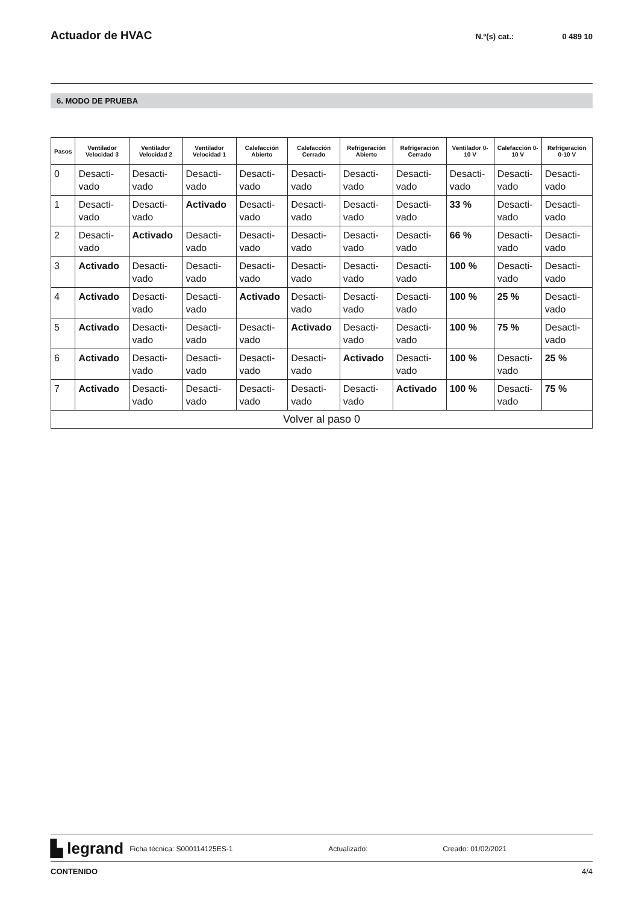Actuador de HVAC
N.º(s) cat.: 0 489 10
6. MODO DE PRUEBA
| Pasos | Ventilador Velocidad 3 | Ventilador Velocidad 2 | Ventilador Velocidad 1 | Calefacción Abierto | Calefacción Cerrado | Refrigeración Abierto | Refrigeración Cerrado | Ventilador 0-10 V | Calefacción 0-10 V | Refrigeración 0-10 V |
| --- | --- | --- | --- | --- | --- | --- | --- | --- | --- | --- |
| 0 | Desacti-vado | Desacti-vado | Desacti-vado | Desacti-vado | Desacti-vado | Desacti-vado | Desacti-vado | Desacti-vado | Desacti-vado | Desacti-vado |
| 1 | Desacti-vado | Desacti-vado | Activado | Desacti-vado | Desacti-vado | Desacti-vado | Desacti-vado | 33 % | Desacti-vado | Desacti-vado |
| 2 | Desacti-vado | Activado | Desacti-vado | Desacti-vado | Desacti-vado | Desacti-vado | Desacti-vado | 66 % | Desacti-vado | Desacti-vado |
| 3 | Activado | Desacti-vado | Desacti-vado | Desacti-vado | Desacti-vado | Desacti-vado | Desacti-vado | 100 % | Desacti-vado | Desacti-vado |
| 4 | Activado | Desacti-vado | Desacti-vado | Activado | Desacti-vado | Desacti-vado | Desacti-vado | 100 % | 25 % | Desacti-vado |
| 5 | Activado | Desacti-vado | Desacti-vado | Desacti-vado | Activado | Desacti-vado | Desacti-vado | 100 % | 75 % | Desacti-vado |
| 6 | Activado | Desacti-vado | Desacti-vado | Desacti-vado | Desacti-vado | Activado | Desacti-vado | 100 % | Desacti-vado | 25 % |
| 7 | Activado | Desacti-vado | Desacti-vado | Desacti-vado | Desacti-vado | Desacti-vado | Activado | 100 % | Desacti-vado | 75 % |
| Volver al paso 0 | | | | | | | | | | |
▙ legrand Ficha técnica: S000114125ES-1 Actualizado: Creado: 01/02/2021
CONTENIDO 4/4